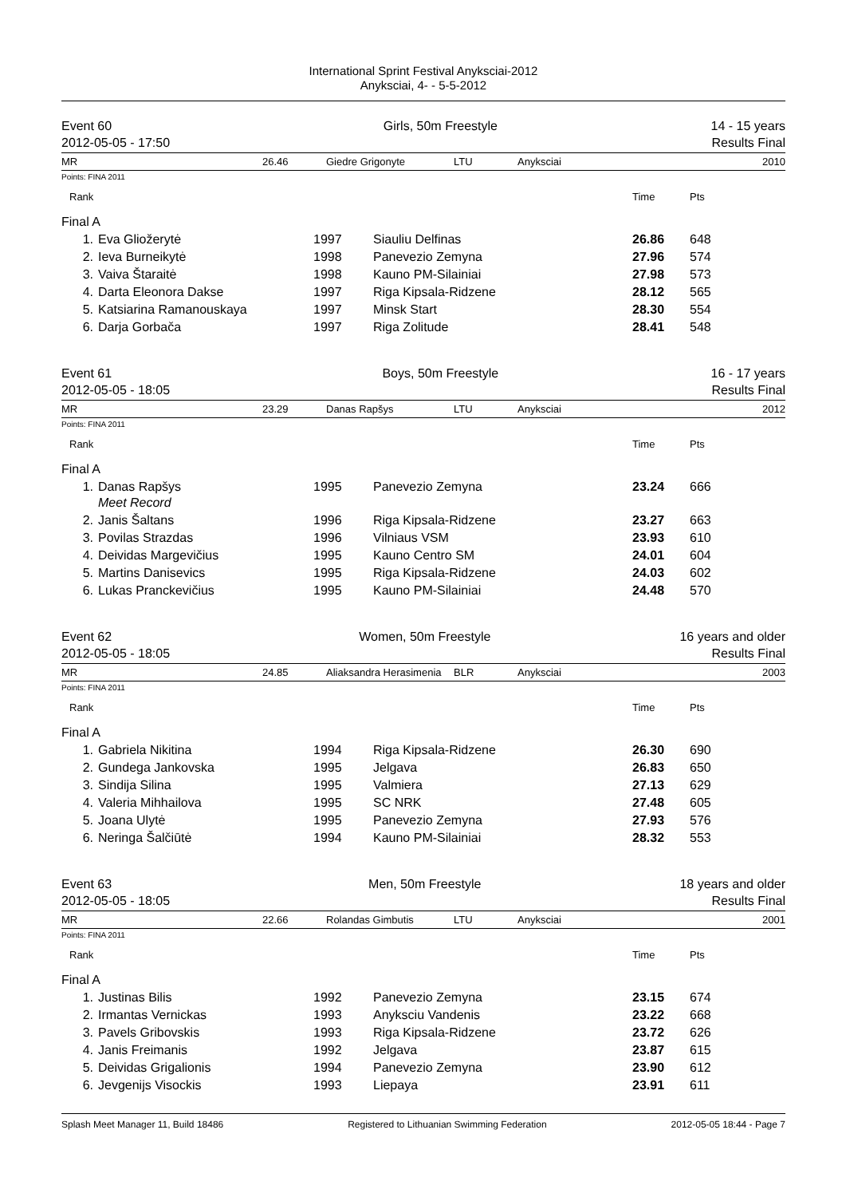International Sprint Festival Anyksciai-2012
Anyksciai, 4- - 5-5-2012
Event 60
2012-05-05 - 17:50
Girls, 50m Freestyle 14 - 15 years
Results Final
MR 26.46 Giedre Grigonyte LTU Anyksciai 2010
Points: FINA 2011
| Rank | | | | | Time | Pts |
| Final A | | | | | | |
| 1. | Eva Gliožerytė | 1997 | Siauliu Delfinas | | 26.86 | 648 |
| 2. | Ieva Burneikytė | 1998 | Panevezio Zemyna | | 27.96 | 574 |
| 3. | Vaiva Štaraitė | 1998 | Kauno PM-Silainiai | | 27.98 | 573 |
| 4. | Darta Eleonora Dakse | 1997 | Riga Kipsala-Ridzene | | 28.12 | 565 |
| 5. | Katsiarina Ramanouskaya | 1997 | Minsk Start | | 28.30 | 554 |
| 6. | Darja Gorbača | 1997 | Riga Zolitude | | 28.41 | 548 |
Event 61
2012-05-05 - 18:05
Boys, 50m Freestyle 16 - 17 years
Results Final
MR 23.29 Danas Rapšys LTU Anyksciai 2012
Points: FINA 2011
| Rank | | | | | Time | Pts |
| Final A | | | | | | |
| 1. | Danas Rapšys Meet Record | 1995 | Panevezio Zemyna | | 23.24 | 666 |
| 2. | Janis Šaltans | 1996 | Riga Kipsala-Ridzene | | 23.27 | 663 |
| 3. | Povilas Strazdas | 1996 | Vilniaus VSM | | 23.93 | 610 |
| 4. | Deividas Margevičius | 1995 | Kauno Centro SM | | 24.01 | 604 |
| 5. | Martins Danisevics | 1995 | Riga Kipsala-Ridzene | | 24.03 | 602 |
| 6. | Lukas Pranckevičius | 1995 | Kauno PM-Silainiai | | 24.48 | 570 |
Event 62
2012-05-05 - 18:05
Women, 50m Freestyle 16 years and older
Results Final
MR 24.85 Aliaksandra Herasimenia BLR Anyksciai 2003
Points: FINA 2011
| Rank | | | | | Time | Pts |
| Final A | | | | | | |
| 1. | Gabriela Nikitina | 1994 | Riga Kipsala-Ridzene | | 26.30 | 690 |
| 2. | Gundega Jankovska | 1995 | Jelgava | | 26.83 | 650 |
| 3. | Sindija Silina | 1995 | Valmiera | | 27.13 | 629 |
| 4. | Valeria Mihhailova | 1995 | SC NRK | | 27.48 | 605 |
| 5. | Joana Ulytė | 1995 | Panevezio Zemyna | | 27.93 | 576 |
| 6. | Neringa Šalčiūtė | 1994 | Kauno PM-Silainiai | | 28.32 | 553 |
Event 63
2012-05-05 - 18:05
Men, 50m Freestyle 18 years and older
Results Final
MR 22.66 Rolandas Gimbutis LTU Anyksciai 2001
Points: FINA 2011
| Rank | | | | | Time | Pts |
| Final A | | | | | | |
| 1. | Justinas Bilis | 1992 | Panevezio Zemyna | | 23.15 | 674 |
| 2. | Irmantas Vernickas | 1993 | Anyksciu Vandenis | | 23.22 | 668 |
| 3. | Pavels Gribovskis | 1993 | Riga Kipsala-Ridzene | | 23.72 | 626 |
| 4. | Janis Freimanis | 1992 | Jelgava | | 23.87 | 615 |
| 5. | Deividas Grigalionis | 1994 | Panevezio Zemyna | | 23.90 | 612 |
| 6. | Jevgenijs Visockis | 1993 | Liepaya | | 23.91 | 611 |
Splash Meet Manager 11, Build 18486 Registered to Lithuanian Swimming Federation 2012-05-05 18:44 - Page 7